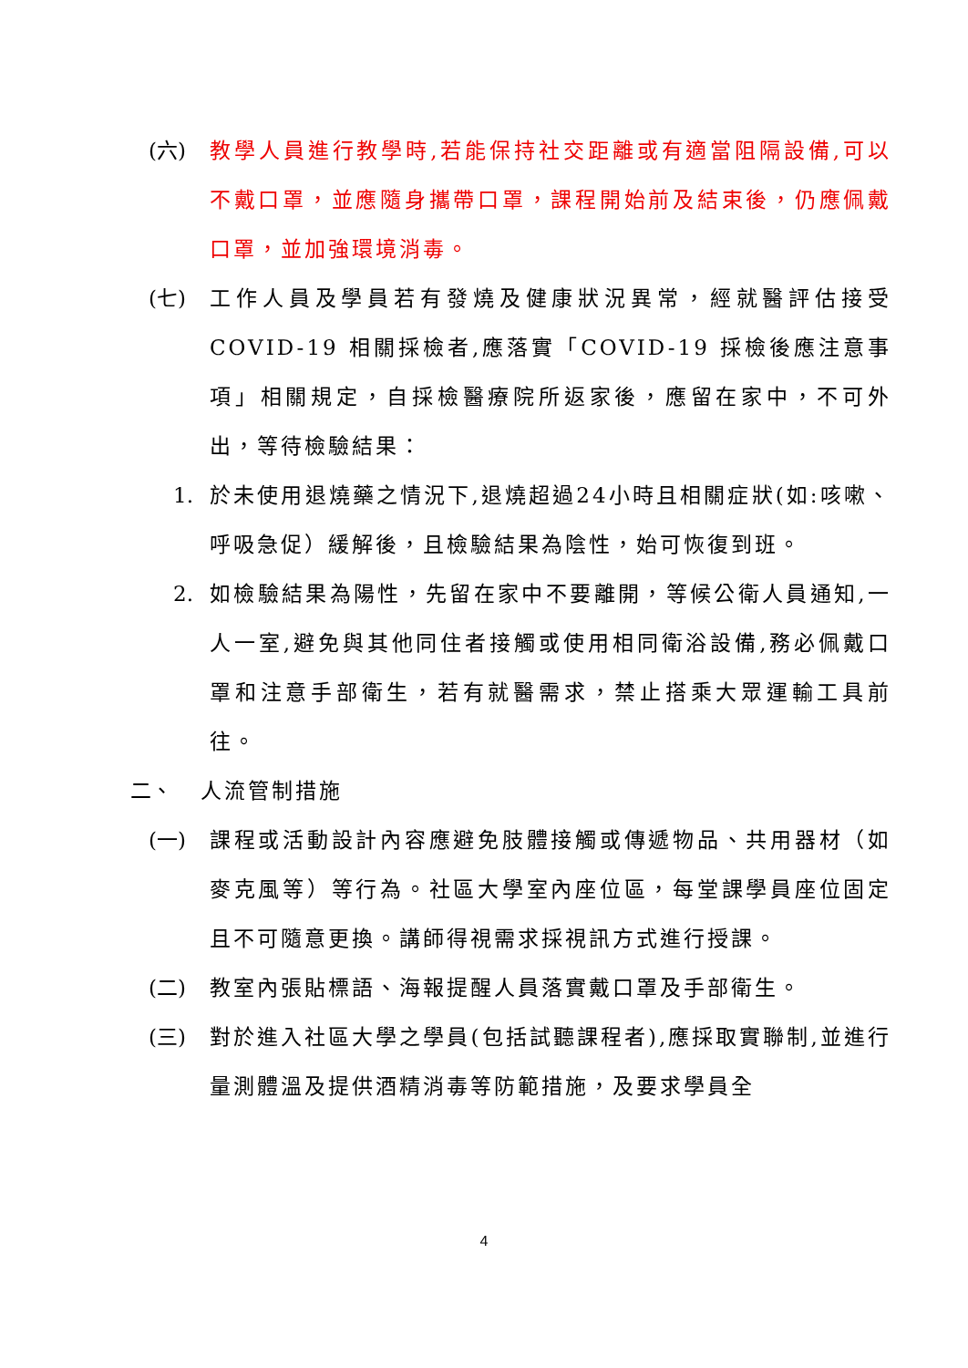(六) 教學人員進行教學時,若能保持社交距離或有適當阻隔設備,可以不戴口罩，並應隨身攜帶口罩，課程開始前及結束後，仍應佩戴口罩，並加強環境消毒。
(七) 工作人員及學員若有發燒及健康狀況異常，經就醫評估接受COVID-19 相關採檢者,應落實「COVID-19 採檢後應注意事項」相關規定，自採檢醫療院所返家後，應留在家中，不可外出，等待檢驗結果：
1. 於未使用退燒藥之情況下,退燒超過24小時且相關症狀(如:咳嗽、呼吸急促）緩解後，且檢驗結果為陰性，始可恢復到班。
2. 如檢驗結果為陽性，先留在家中不要離開，等候公衛人員通知,一人一室,避免與其他同住者接觸或使用相同衛浴設備,務必佩戴口罩和注意手部衛生，若有就醫需求，禁止搭乘大眾運輸工具前往。
二、 人流管制措施
(一) 課程或活動設計內容應避免肢體接觸或傳遞物品、共用器材（如麥克風等）等行為。社區大學室內座位區，每堂課學員座位固定且不可隨意更換。講師得視需求採視訊方式進行授課。
(二) 教室內張貼標語、海報提醒人員落實戴口罩及手部衛生。
(三) 對於進入社區大學之學員(包括試聽課程者),應採取實聯制,並進行量測體溫及提供酒精消毒等防範措施，及要求學員全
4